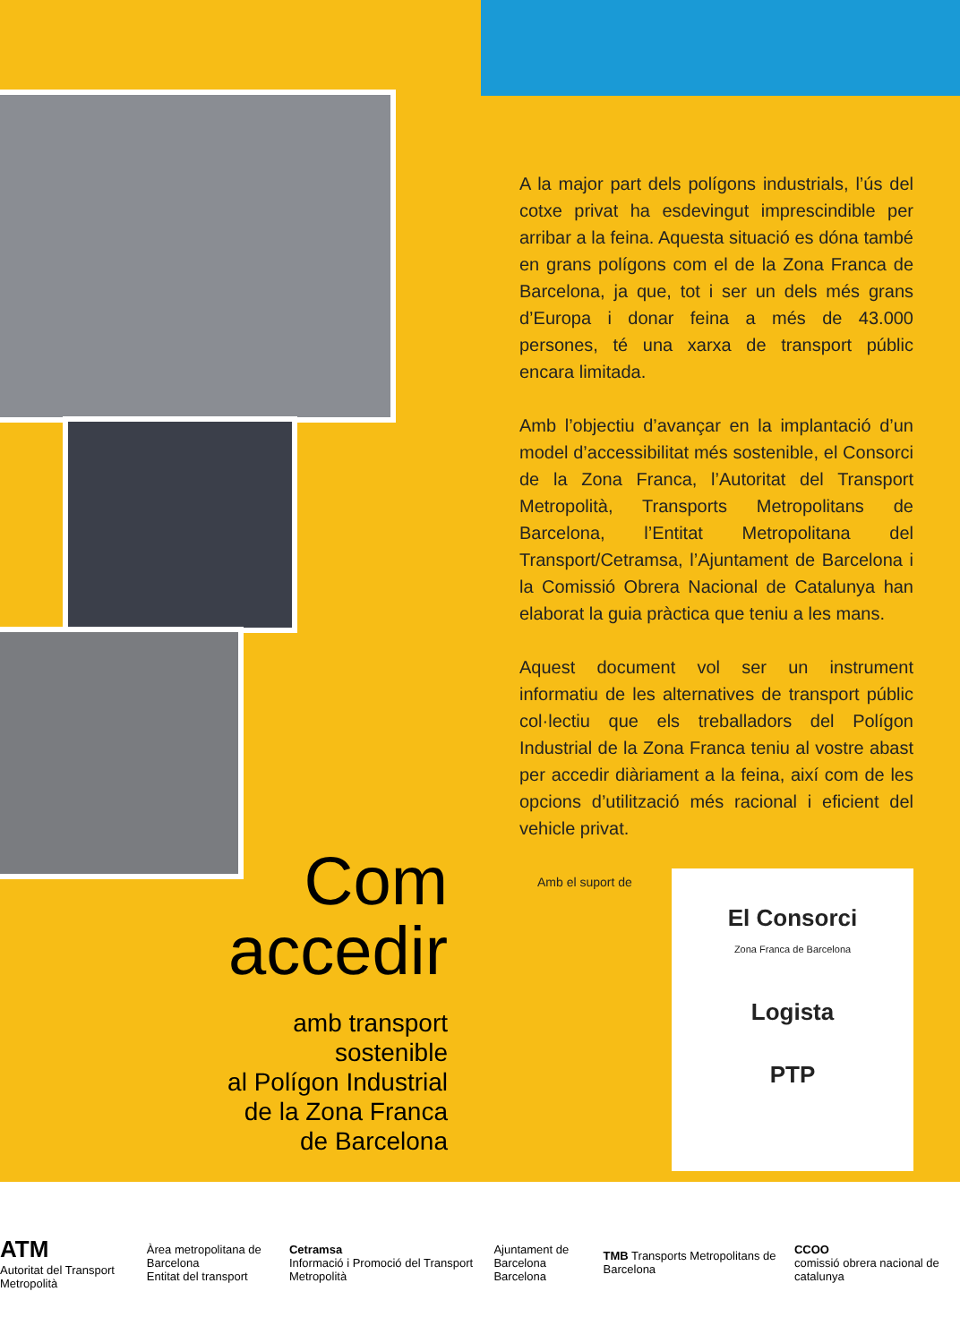Com
accedir
amb transport
sostenible
al Polígon Industrial
de la Zona Franca
de Barcelona
A la major part dels polígons industrials, l’ús del cotxe privat ha esdevingut imprescindible per arribar a la feina. Aquesta situació es dóna també en grans polígons com el de la Zona Franca de Barcelona, ja que, tot i ser un dels més grans d’Europa i donar feina a més de 43.000 persones, té una xarxa de transport públic encara limitada.
Amb l’objectiu d’avançar en la implantació d’un model d’accessibilitat més sostenible, el Consorci de la Zona Franca, l’Autoritat del Transport Metropolità, Transports Metropolitans de Barcelona, l’Entitat Metropolitana del Transport/Cetramsa, l’Ajuntament de Barcelona i la Comissió Obrera Nacional de Catalunya han elaborat la guia pràctica que teniu a les mans.
Aquest document vol ser un instrument informatiu de les alternatives de transport públic col·lectiu que els treballadors del Polígon Industrial de la Zona Franca teniu al vostre abast per accedir diàriament a la feina, així com de les opcions d’utilització més racional i eficient del vehicle privat.
Amb el suport de
El Consorci
Zona Franca de Barcelona
Logista
PTP
ATM
Autoritat del Transport Metropolità Àrea metropolitana de Barcelona
Entitat del transport Cetramsa
Informació i Promoció del Transport Metropolità Ajuntament de Barcelona
Barcelona TMB Transports Metropolitans de Barcelona CCOO
comissió obrera nacional de catalunya